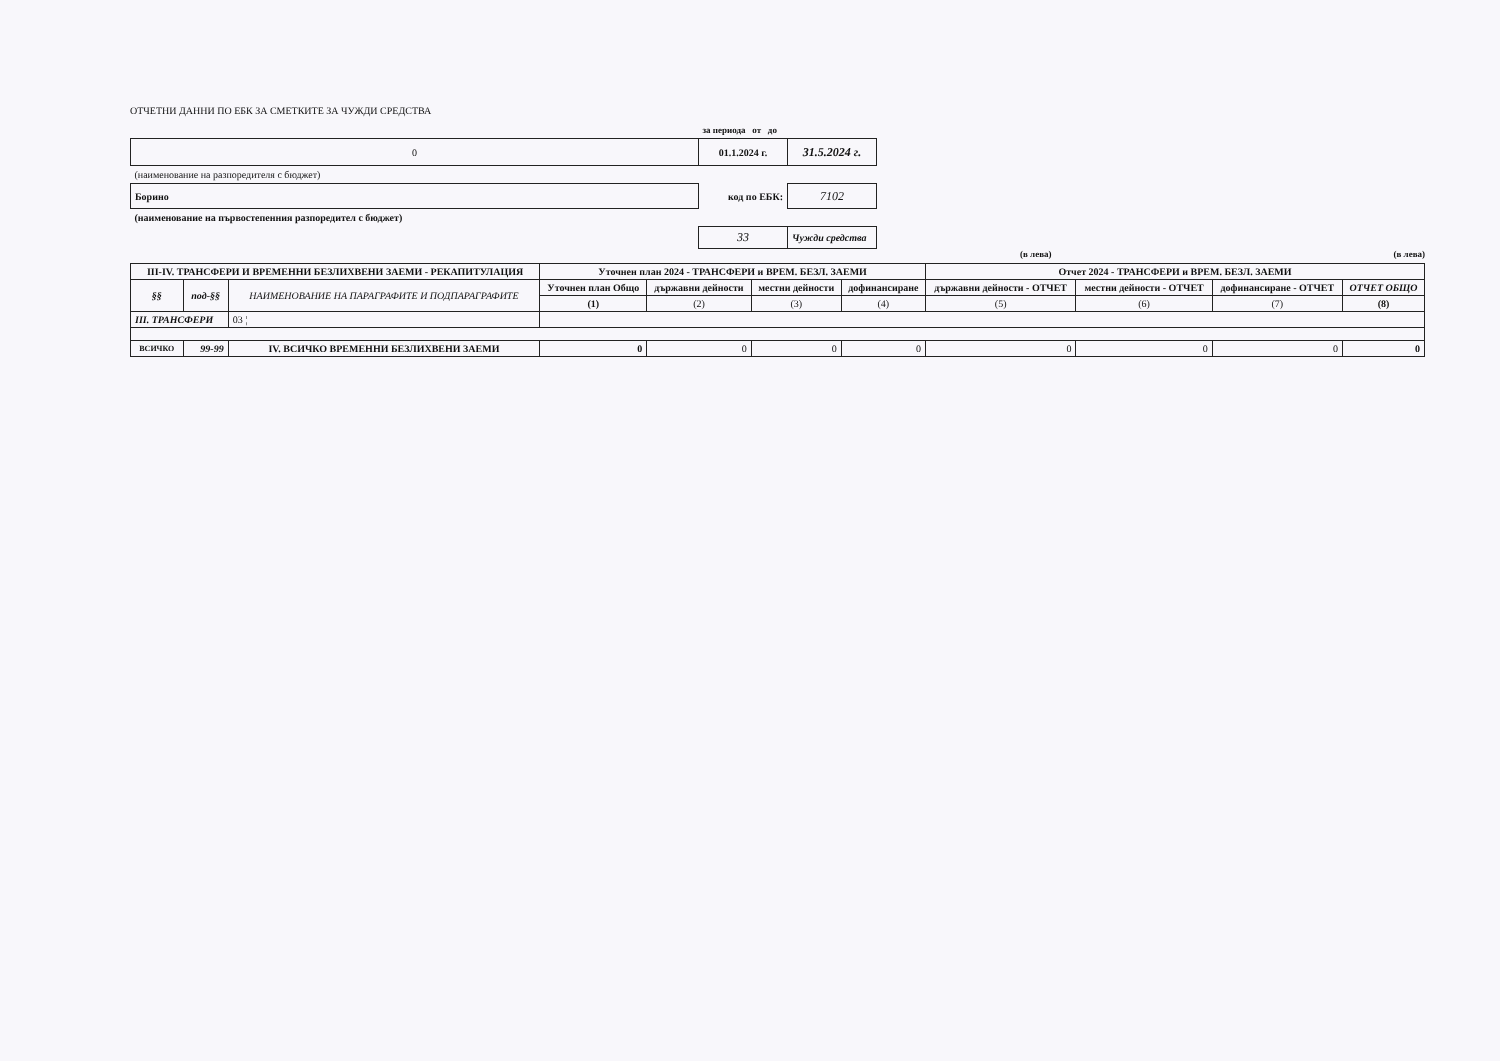ОТЧЕТНИ ДАННИ ПО ЕБК ЗА СМЕТКИТЕ ЗА ЧУЖДИ СРЕДСТВА
| | за периода от до | |
| 0 | 01.1.2024 г. | 31.5.2024 г. |
| (наименование на разпоредителя с бюджет) | | |
| Борино | код по ЕБК: | 7102 |
| (наименование на първостепенния разпоредител с бюджет) | | |
| | 33 | Чужди средства |
(в лева) (в лева)
| III-IV. ТРАНСФЕРИ И ВРЕМЕННИ БЕЗЛИХВЕНИ ЗАЕМИ - РЕКАПИТУЛАЦИЯ | | | Уточнен план 2024 - ТРАНСФЕРИ и ВРЕМ. БЕЗЛ. ЗАЕМИ | | | | Отчет 2024 - ТРАНСФЕРИ и ВРЕМ. БЕЗЛ. ЗАЕМИ | | | |
| --- | --- | --- | --- | --- | --- | --- | --- | --- | --- | --- |
| §§ | под-§§ | НАИМЕНОВАНИЕ НА ПАРАГРАФИТЕ И ПОДПАРАГРАФИТЕ | Уточнен план Общо | държавни дейности | местни дейности | дофинансиране | държавни дейности - ОТЧЕТ | местни дейности - ОТЧЕТ | дофинансиране - ОТЧЕТ | ОТЧЕТ ОБЩО |
| | | | (1) | (2) | (3) | (4) | (5) | (6) | (7) | (8) |
| III. ТРАНСФЕРИ | | 03 ¦ | | | | | | | | |
| ВСИЧКО | 99-99 | IV. ВСИЧКО ВРЕМЕННИ БЕЗЛИХВЕНИ ЗАЕМИ | 0 | 0 | 0 | 0 | 0 | 0 | 0 | 0 |